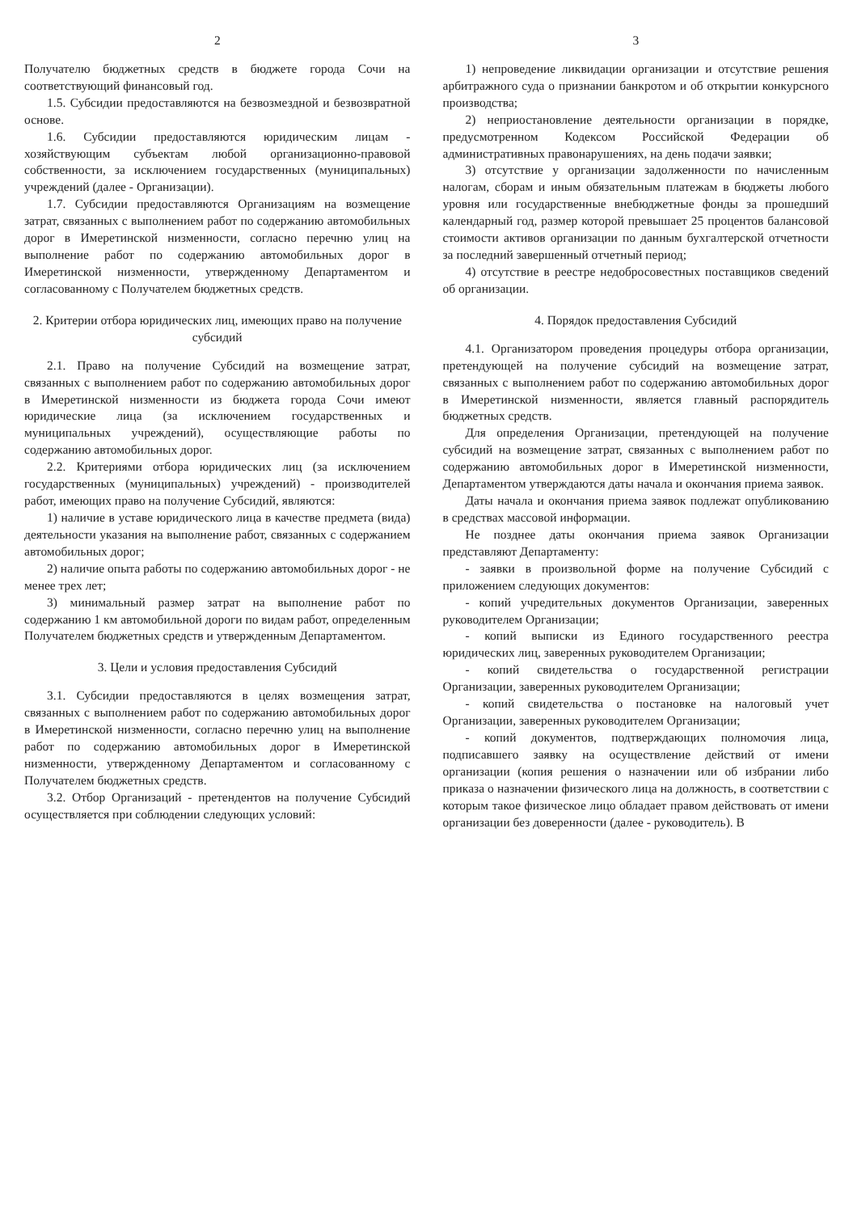2
Получателю бюджетных средств в бюджете города Сочи на соответствующий финансовый год.
1.5. Субсидии предоставляются на безвозмездной и безвозвратной основе.
1.6. Субсидии предоставляются юридическим лицам - хозяйствующим субъектам любой организационно-правовой собственности, за исключением государственных (муниципальных) учреждений (далее - Организации).
1.7. Субсидии предоставляются Организациям на возмещение затрат, связанных с выполнением работ по содержанию автомобильных дорог в Имеретинской низменности, согласно перечню улиц на выполнение работ по содержанию автомобильных дорог в Имеретинской низменности, утвержденному Департаментом и согласованному с Получателем бюджетных средств.
2. Критерии отбора юридических лиц, имеющих право на получение субсидий
2.1. Право на получение Субсидий на возмещение затрат, связанных с выполнением работ по содержанию автомобильных дорог в Имеретинской низменности из бюджета города Сочи имеют юридические лица (за исключением государственных и муниципальных учреждений), осуществляющие работы по содержанию автомобильных дорог.
2.2. Критериями отбора юридических лиц (за исключением государственных (муниципальных) учреждений) - производителей работ, имеющих право на получение Субсидий, являются:
1) наличие в уставе юридического лица в качестве предмета (вида) деятельности указания на выполнение работ, связанных с содержанием автомобильных дорог;
2) наличие опыта работы по содержанию автомобильных дорог - не менее трех лет;
3) минимальный размер затрат на выполнение работ по содержанию 1 км автомобильной дороги по видам работ, определенным Получателем бюджетных средств и утвержденным Департаментом.
3. Цели и условия предоставления Субсидий
3.1. Субсидии предоставляются в целях возмещения затрат, связанных с выполнением работ по содержанию автомобильных дорог в Имеретинской низменности, согласно перечню улиц на выполнение работ по содержанию автомобильных дорог в Имеретинской низменности, утвержденному Департаментом и согласованному с Получателем бюджетных средств.
3.2. Отбор Организаций - претендентов на получение Субсидий осуществляется при соблюдении следующих условий:
3
1) непроведение ликвидации организации и отсутствие решения арбитражного суда о признании банкротом и об открытии конкурсного производства;
2) неприостановление деятельности организации в порядке, предусмотренном Кодексом Российской Федерации об административных правонарушениях, на день подачи заявки;
3) отсутствие у организации задолженности по начисленным налогам, сборам и иным обязательным платежам в бюджеты любого уровня или государственные внебюджетные фонды за прошедший календарный год, размер которой превышает 25 процентов балансовой стоимости активов организации по данным бухгалтерской отчетности за последний завершенный отчетный период;
4) отсутствие в реестре недобросовестных поставщиков сведений об организации.
4. Порядок предоставления Субсидий
4.1. Организатором проведения процедуры отбора организации, претендующей на получение субсидий на возмещение затрат, связанных с выполнением работ по содержанию автомобильных дорог в Имеретинской низменности, является главный распорядитель бюджетных средств.
Для определения Организации, претендующей на получение субсидий на возмещение затрат, связанных с выполнением работ по содержанию автомобильных дорог в Имеретинской низменности, Департаментом утверждаются даты начала и окончания приема заявок.
Даты начала и окончания приема заявок подлежат опубликованию в средствах массовой информации.
Не позднее даты окончания приема заявок Организации представляют Департаменту:
- заявки в произвольной форме на получение Субсидий с приложением следующих документов:
- копий учредительных документов Организации, заверенных руководителем Организации;
- копий выписки из Единого государственного реестра юридических лиц, заверенных руководителем Организации;
- копий свидетельства о государственной регистрации Организации, заверенных руководителем Организации;
- копий свидетельства о постановке на налоговый учет Организации, заверенных руководителем Организации;
- копий документов, подтверждающих полномочия лица, подписавшего заявку на осуществление действий от имени организации (копия решения о назначении или об избрании либо приказа о назначении физического лица на должность, в соответствии с которым такое физическое лицо обладает правом действовать от имени организации без доверенности (далее - руководитель). В